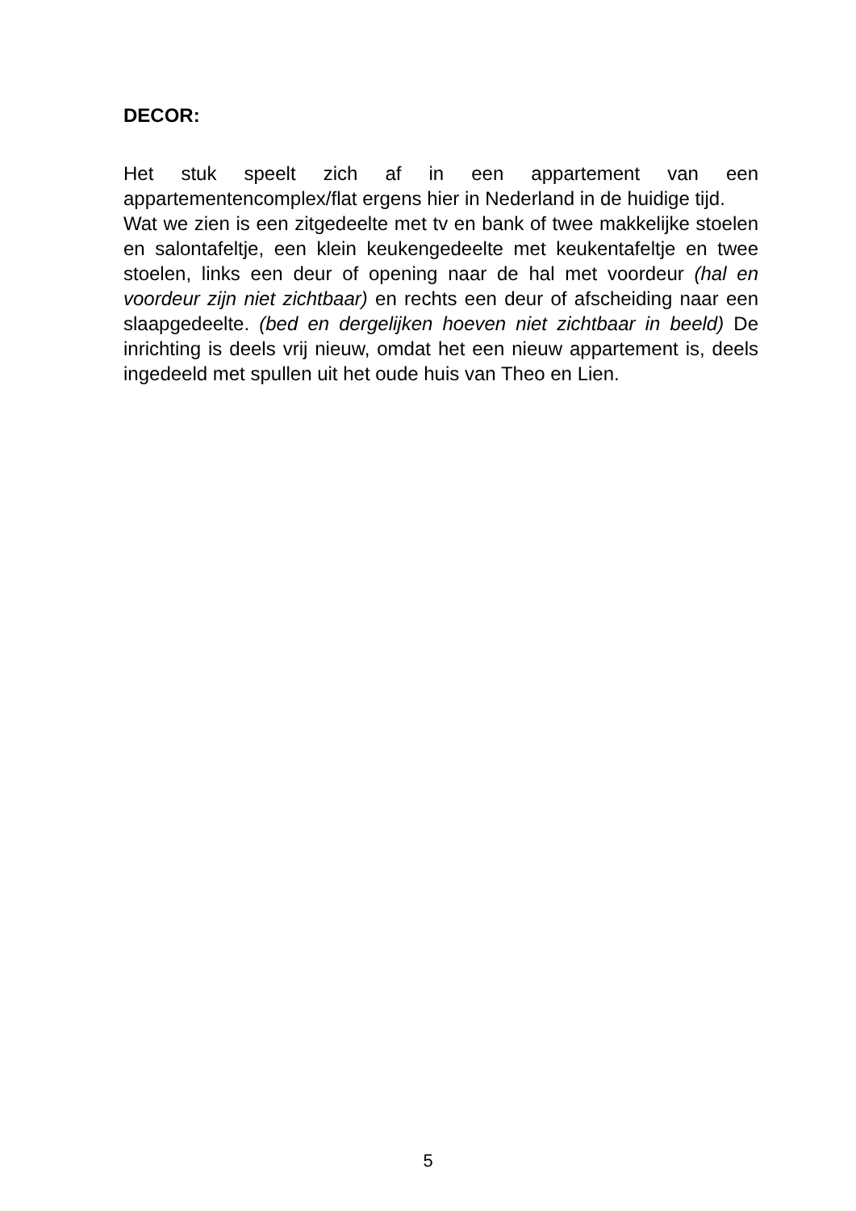DECOR:
Het stuk speelt zich af in een appartement van een appartementencomplex/flat ergens hier in Nederland in de huidige tijd.
Wat we zien is een zitgedeelte met tv en bank of twee makkelijke stoelen en salontafeltje, een klein keukengedeelte met keukentafeltje en twee stoelen, links een deur of opening naar de hal met voordeur (hal en voordeur zijn niet zichtbaar) en rechts een deur of afscheiding naar een slaapgedeelte. (bed en dergelijken hoeven niet zichtbaar in beeld) De inrichting is deels vrij nieuw, omdat het een nieuw appartement is, deels ingedeeld met spullen uit het oude huis van Theo en Lien.
5